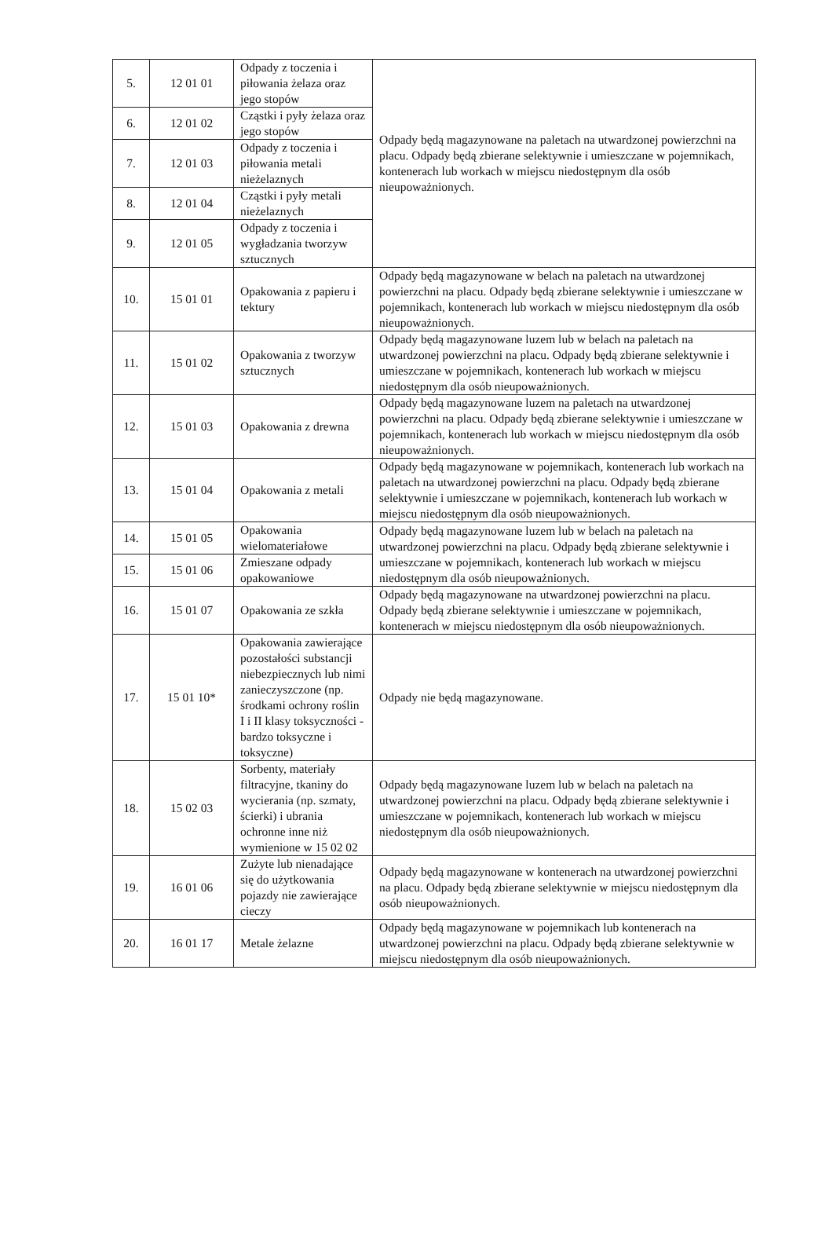| 5. | 12 01 01 | Odpady z toczenia i piłowania żelaza oraz jego stopów | Odpady będą magazynowane na paletach na utwardzonej powierzchni na placu. Odpady będą zbierane selektywnie i umieszczane w pojemnikach, kontenerach lub workach w miejscu niedostępnym dla osób nieupoważnionych. |
| 6. | 12 01 02 | Cząstki i pyły żelaza oraz jego stopów | |
| 7. | 12 01 03 | Odpady z toczenia i piłowania metali nieżelaznych | |
| 8. | 12 01 04 | Cząstki i pyły metali nieżelaznych | |
| 9. | 12 01 05 | Odpady z toczenia i wygładzania tworzyw sztucznych | |
| 10. | 15 01 01 | Opakowania z papieru i tektury | Odpady będą magazynowane w belach na paletach na utwardzonej powierzchni na placu. Odpady będą zbierane selektywnie i umieszczane w pojemnikach, kontenerach lub workach w miejscu niedostępnym dla osób nieupoważnionych. |
| 11. | 15 01 02 | Opakowania z tworzyw sztucznych | Odpady będą magazynowane luzem lub w belach na paletach na utwardzonej powierzchni na placu. Odpady będą zbierane selektywnie i umieszczane w pojemnikach, kontenerach lub workach w miejscu niedostępnym dla osób nieupoważnionych. |
| 12. | 15 01 03 | Opakowania z drewna | Odpady będą magazynowane luzem na paletach na utwardzonej powierzchni na placu. Odpady będą zbierane selektywnie i umieszczane w pojemnikach, kontenerach lub workach w miejscu niedostępnym dla osób nieupoważnionych. |
| 13. | 15 01 04 | Opakowania z metali | Odpady będą magazynowane w pojemnikach, kontenerach lub workach na paletach na utwardzonej powierzchni na placu. Odpady będą zbierane selektywnie i umieszczane w pojemnikach, kontenerach lub workach w miejscu niedostępnym dla osób nieupoważnionych. |
| 14. | 15 01 05 | Opakowania wielomateriałowe | Odpady będą magazynowane luzem lub w belach na paletach na utwardzonej powierzchni na placu. Odpady będą zbierane selektywnie i umieszczane w pojemnikach, kontenerach lub workach w miejscu niedostępnym dla osób nieupoważnionych. |
| 15. | 15 01 06 | Zmieszane odpady opakowaniowe | |
| 16. | 15 01 07 | Opakowania ze szkła | Odpady będą magazynowane na utwardzonej powierzchni na placu. Odpady będą zbierane selektywnie i umieszczane w pojemnikach, kontenerach w miejscu niedostępnym dla osób nieupoważnionych. |
| 17. | 15 01 10* | Opakowania zawierające pozostałości substancji niebezpiecznych lub nimi zanieczyszczone (np. środkami ochrony roślin I i II klasy toksyczności - bardzo toksyczne i toksyczne) | Odpady nie będą magazynowane. |
| 18. | 15 02 03 | Sorbenty, materiały filtracyjne, tkaniny do wycierania (np. szmaty, ścierki) i ubrania ochronne inne niż wymienione w 15 02 02 | Odpady będą magazynowane luzem lub w belach na paletach na utwardzonej powierzchni na placu. Odpady będą zbierane selektywnie i umieszczane w pojemnikach, kontenerach lub workach w miejscu niedostępnym dla osób nieupoważnionych. |
| 19. | 16 01 06 | Zużyte lub nienadające się do użytkowania pojazdy nie zawierające cieczy | Odpady będą magazynowane w kontenerach na utwardzonej powierzchni na placu. Odpady będą zbierane selektywnie w miejscu niedostępnym dla osób nieupoważnionych. |
| 20. | 16 01 17 | Metale żelazne | Odpady będą magazynowane w pojemnikach lub kontenerach na utwardzonej powierzchni na placu. Odpady będą zbierane selektywnie w miejscu niedostępnym dla osób nieupoważnionych. |